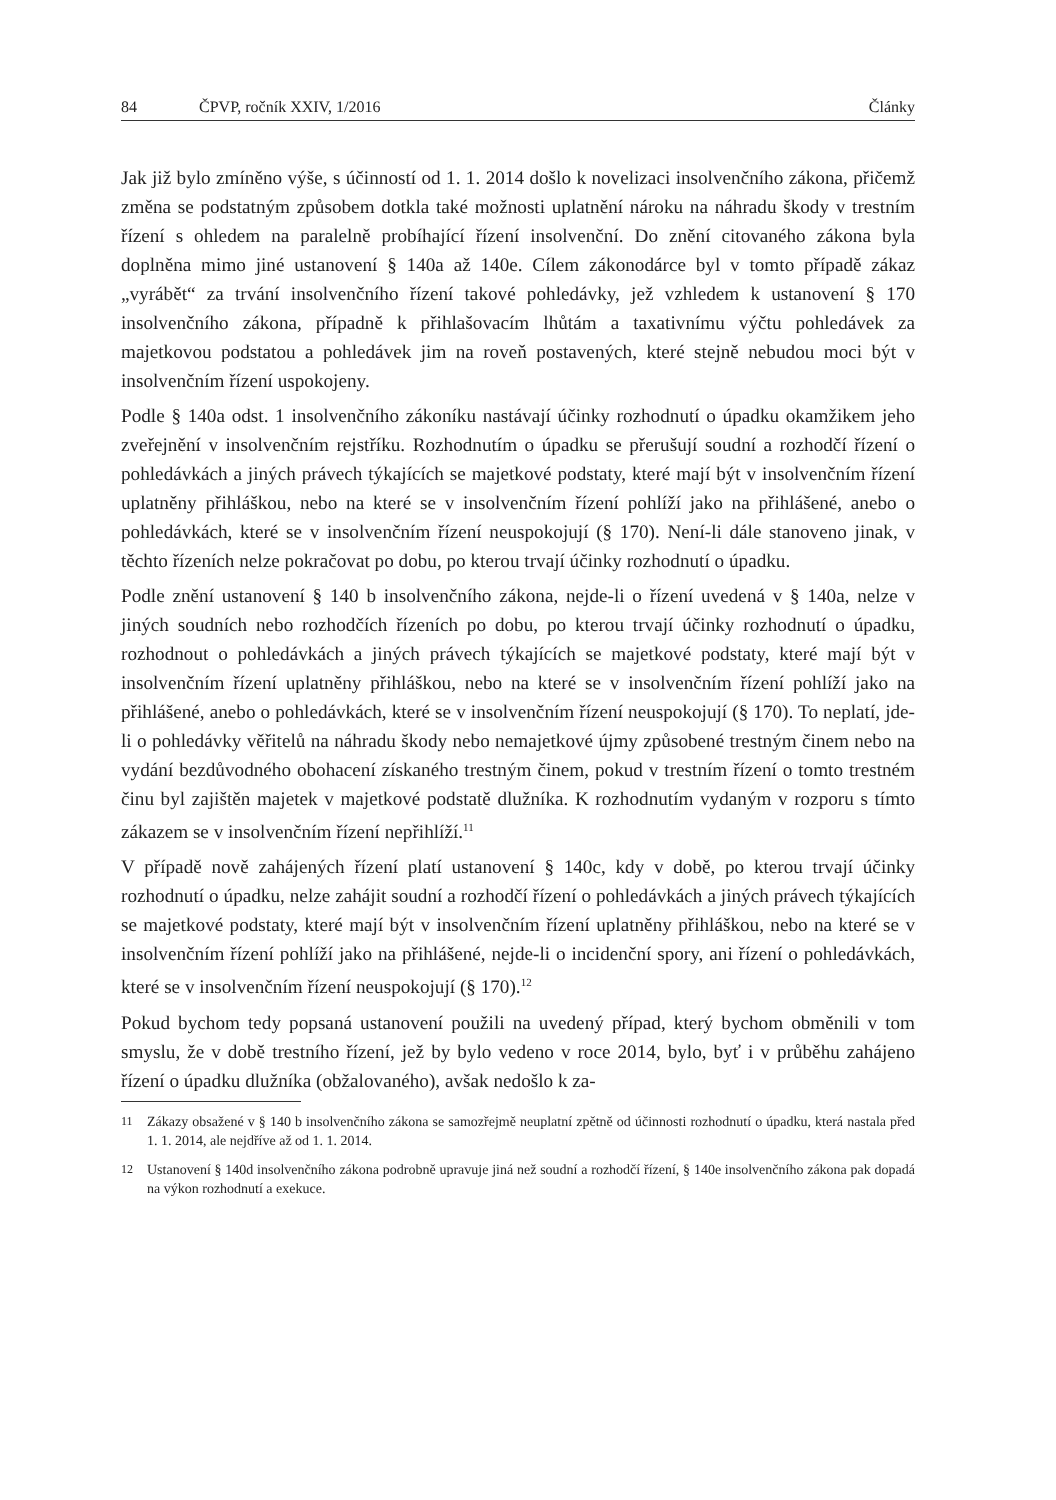84 ČPVP, ročník XXIV, 1/2016 Články
Jak již bylo zmíněno výše, s účinností od 1. 1. 2014 došlo k novelizaci insolvenčního zákona, přičemž změna se podstatným způsobem dotkla také možnosti uplatnění nároku na náhradu škody v trestním řízení s ohledem na paralelně probíhající řízení insolvenční. Do znění citovaného zákona byla doplněna mimo jiné ustanovení § 140a až 140e. Cílem zákonodárce byl v tomto případě zákaz „vyrábět“ za trvání insolvenčního řízení takové pohledávky, jež vzhledem k ustanovení § 170 insolvenčního zákona, případně k přihlašovacím lhůtám a taxativnímu výčtu pohledávek za majetkovou podstatou a pohledávek jim na roveň postavených, které stejně nebudou moci být v insolvenčním řízení uspokojeny.
Podle § 140a odst. 1 insolvenčního zákoníku nastávají účinky rozhodnutí o úpadku okamžikem jeho zveřejnění v insolvenčním rejstříku. Rozhodnutím o úpadku se přerušují soudní a rozhodčí řízení o pohledávkách a jiných právech týkajících se majetkové podstaty, které mají být v insolvenčním řízení uplatněny přihláškou, nebo na které se v insolvenčním řízení pohlíží jako na přihlášené, anebo o pohledávkách, které se v insolvenčním řízení neuspokojují (§ 170). Není-li dále stanoveno jinak, v těchto řízeních nelze pokračovat po dobu, po kterou trvají účinky rozhodnutí o úpadku.
Podle znění ustanovení § 140 b insolvenčního zákona, nejde-li o řízení uvedená v § 140a, nelze v jiných soudních nebo rozhodčích řízeních po dobu, po kterou trvají účinky rozhodnutí o úpadku, rozhodnout o pohledávkách a jiných právech týkajících se majetkové podstaty, které mají být v insolvenčním řízení uplatněny přihláškou, nebo na které se v insolvenčním řízení pohlíží jako na přihlášené, anebo o pohledávkách, které se v insolvenčním řízení neuspokojují (§ 170). To neplatí, jde-li o pohledávky věřitelů na náhradu škody nebo nemajetkové újmy způsobené trestným činem nebo na vydání bezdůvodného obohacení získaného trestným činem, pokud v trestním řízení o tomto trestném činu byl zajištěn majetek v majetkové podstatě dlužníka. K rozhodnutím vydaným v rozporu s tímto zákazem se v insolvenčním řízení nepřihlíží.<sup>11</sup>
V případě nově zahájených řízení platí ustanovení § 140c, kdy v době, po kterou trvají účinky rozhodnutí o úpadku, nelze zahájit soudní a rozhodčí řízení o pohledávkách a jiných právech týkajících se majetkové podstaty, které mají být v insolvenčním řízení uplatněny přihláškou, nebo na které se v insolvenčním řízení pohlíží jako na přihlášené, nejde-li o incidenční spory, ani řízení o pohledávkách, které se v insolvenčním řízení neuspokojují (§ 170).<sup>12</sup>
Pokud bychom tedy popsaná ustanovení použili na uvedený případ, který bychom obměnili v tom smyslu, že v době trestního řízení, jež by bylo vedeno v roce 2014, bylo, byť i v průběhu zahájeno řízení o úpadku dlužníka (obžalovaného), avšak nedošlo k za-
11 Zákazy obsažené v § 140 b insolvenčního zákona se samozřejmě neuplatní zpětně od účinnosti rozhodnutí o úpadku, která nastala před 1. 1. 2014, ale nejdříve až od 1. 1. 2014.
12 Ustanovení § 140d insolvenčního zákona podrobně upravuje jiná než soudní a rozhodčí řízení, § 140e insolvenčního zákona pak dopadá na výkon rozhodnutí a exekuce.